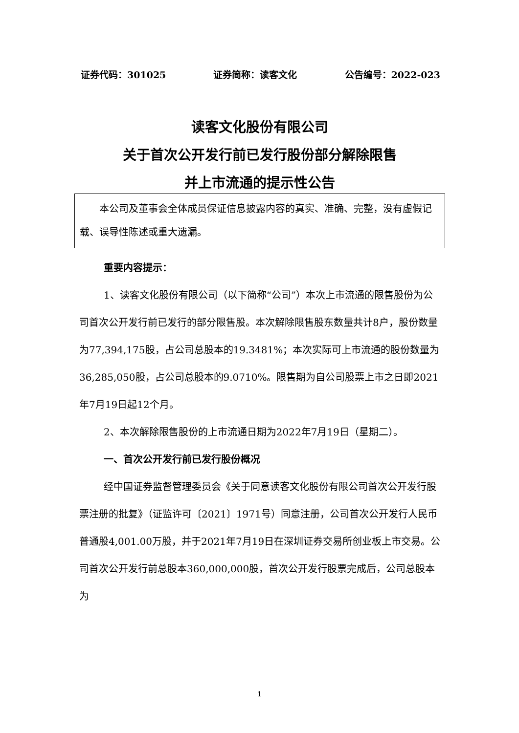证券代码：301025 证券简称：读客文化 公告编号：2022-023
读客文化股份有限公司
关于首次公开发行前已发行股份部分解除限售
并上市流通的提示性公告
本公司及董事会全体成员保证信息披露内容的真实、准确、完整，没有虚假记载、误导性陈述或重大遗漏。
重要内容提示：
1、读客文化股份有限公司（以下简称“公司”）本次上市流通的限售股份为公司首次公开发行前已发行的部分限售股。本次解除限售股东数量共计8户，股份数量为77,394,175股，占公司总股本的19.3481%；本次实际可上市流通的股份数量为36,285,050股，占公司总股本的9.0710%。限售期为自公司股票上市之日即2021年7月19日起12个月。
2、本次解除限售股份的上市流通日期为2022年7月19日（星期二）。
一、首次公开发行前已发行股份概况
经中国证券监督管理委员会《关于同意读客文化股份有限公司首次公开发行股票注册的批复》（证监许可〔2021〕1971号）同意注册，公司首次公开发行人民币普通股4,001.00万股，并于2021年7月19日在深圳证券交易所创业板上市交易。公司首次公开发行前总股本360,000,000股，首次公开发行股票完成后，公司总股本为
1